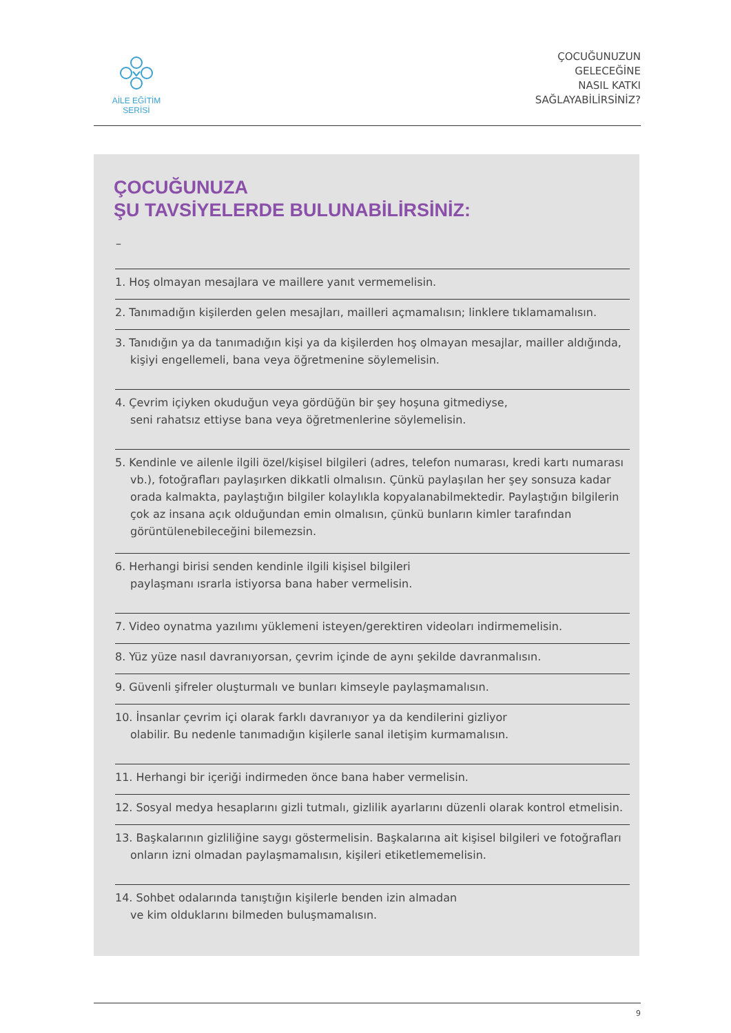AİLE EĞİTİM SERİSİ
ÇOCUĞUNUZUN
GELECEĞİNE
NASIL KATKI
SAĞLAYABİLİRSİNİZ?
ÇOCUĞUNUZA
ŞU TAVSİYELERDE BULUNABİLİRSİNİZ:
–
1. Hoş olmayan mesajlara ve maillere yanıt vermemelisin.
2. Tanımadığın kişilerden gelen mesajları, mailleri açmamalısın; linklere tıklamamalısın.
3. Tanıdığın ya da tanımadığın kişi ya da kişilerden hoş olmayan mesajlar, mailler aldığında, kişiyi engellemeli, bana veya öğretmenine söylemelisin.
4. Çevrim içiyken okuduğun veya gördüğün bir şey hoşuna gitmediyse,
seni rahatsız ettiyse bana veya öğretmenlerine söylemelisin.
5. Kendinle ve ailenle ilgili özel/kişisel bilgileri (adres, telefon numarası, kredi kartı numarası vb.), fotoğrafları paylaşırken dikkatli olmalısın. Çünkü paylaşılan her şey sonsuza kadar orada kalmakta, paylaştığın bilgiler kolaylıkla kopyalanabilmektedir. Paylaştığın bilgilerin çok az insana açık olduğundan emin olmalısın, çünkü bunların kimler tarafından görüntülenebileceğini bilemezsin.
6. Herhangi birisi senden kendinle ilgili kişisel bilgileri
paylaşmanı ısrarla istiyorsa bana haber vermelisin.
7. Video oynatma yazılımı yüklemeni isteyen/gerektiren videoları indirmemelisin.
8. Yüz yüze nasıl davranıyorsan, çevrim içinde de aynı şekilde davranmalısın.
9. Güvenli şifreler oluşturmalı ve bunları kimseyle paylaşmamalısın.
10. İnsanlar çevrim içi olarak farklı davranıyor ya da kendilerini gizliyor
olabilir. Bu nedenle tanımadığın kişilerle sanal iletişim kurmamalısın.
11. Herhangi bir içeriği indirmeden önce bana haber vermelisin.
12. Sosyal medya hesaplarını gizli tutmalı, gizlilik ayarlarını düzenli olarak kontrol etmelisin.
13. Başkalarının gizliliğine saygı göstermelisin. Başkalarına ait kişisel bilgileri ve fotoğrafları onların izni olmadan paylaşmamalısın, kişileri etiketlememelisin.
14. Sohbet odalarında tanıştığın kişilerle benden izin almadan
ve kim olduklarını bilmeden buluşmamalısın.
9